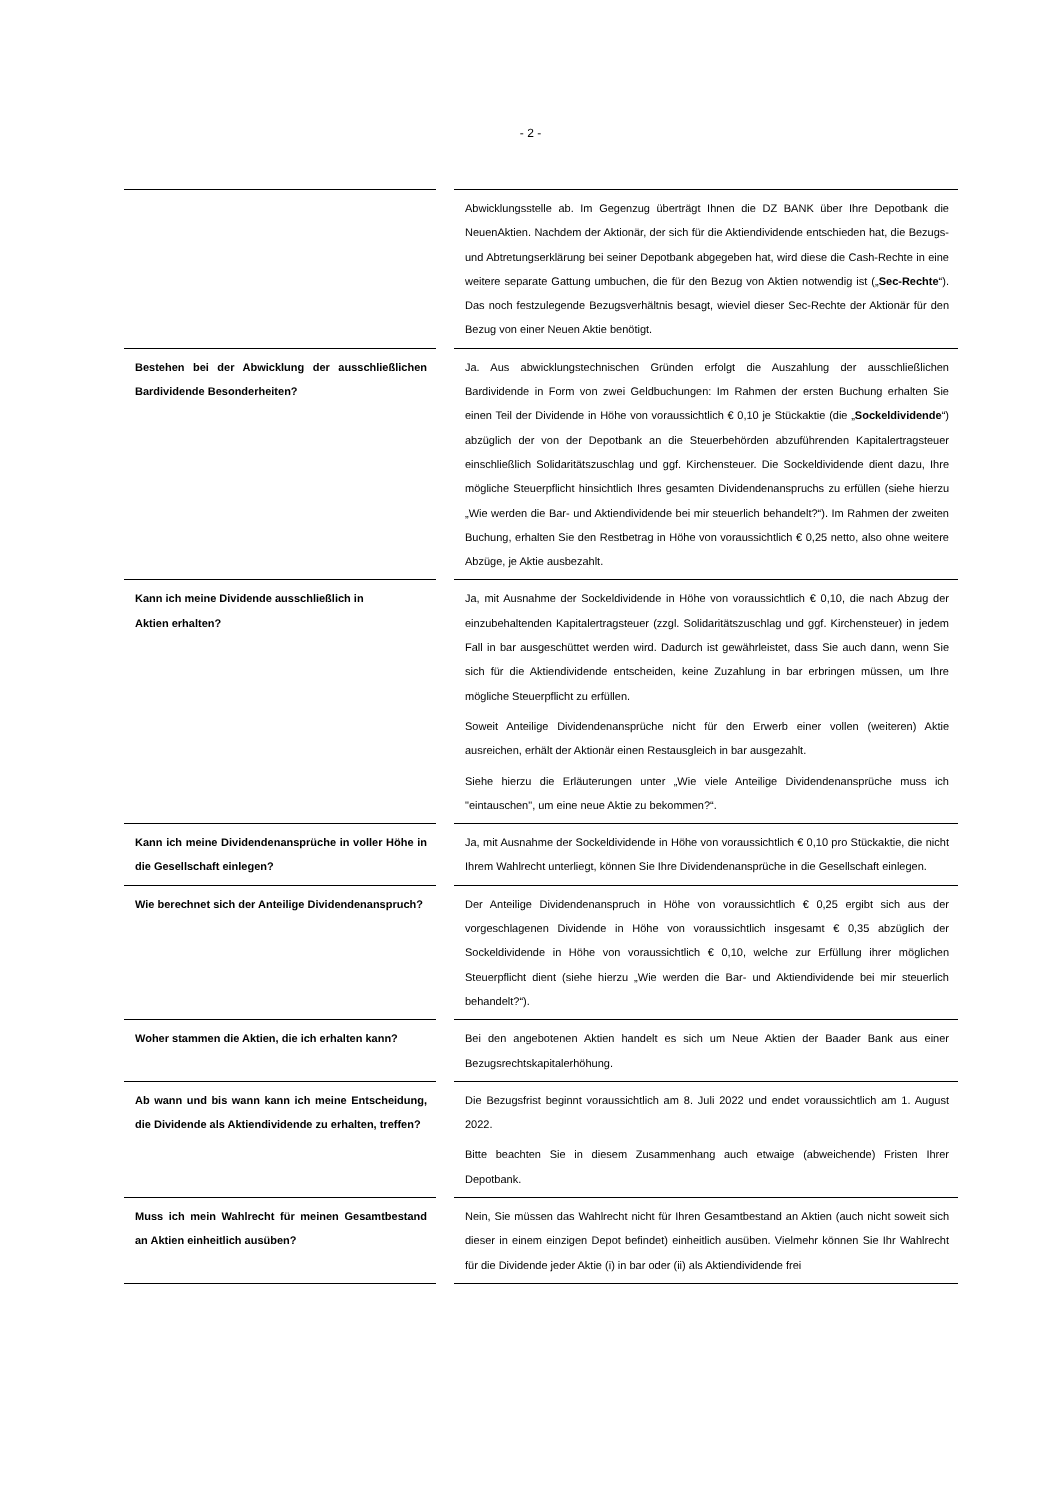- 2 -
| | | Abwicklungsstelle ab. Im Gegenzug überträgt Ihnen die DZ BANK über Ihre Depotbank die NeuenAktien. Nachdem der Aktionär, der sich für die Aktiendividende entschieden hat, die Bezugs- und Abtretungserklärung bei seiner Depotbank abgegeben hat, wird diese die Cash-Rechte in eine weitere separate Gattung umbuchen, die für den Bezug von Aktien notwendig ist („ Sec-Rechte “). Das noch festzulegende Bezugsverhältnis besagt, wieviel dieser Sec-Rechte der Aktionär für den Bezug von einer Neuen Aktie benötigt. |
| Bestehen bei der Abwicklung der ausschließlichen Bardividende Besonderheiten? | | Ja. Aus abwicklungstechnischen Gründen erfolgt die Auszahlung der ausschließlichen Bardividende in Form von zwei Geldbuchungen: Im Rahmen der ersten Buchung erhalten Sie einen Teil der Dividende in Höhe von voraussichtlich € 0,10 je Stückaktie (die „ Sockeldividende “) abzüglich der von der Depotbank an die Steuerbehörden abzuführenden Kapitalertragsteuer einschließlich Solidaritätszuschlag und ggf. Kirchensteuer. Die Sockeldividende dient dazu, Ihre mögliche Steuerpflicht hinsichtlich Ihres gesamten Dividendenanspruchs zu erfüllen (siehe hierzu „Wie werden die Bar- und Aktiendividende bei mir steuerlich behandelt?“). Im Rahmen der zweiten Buchung, erhalten Sie den Restbetrag in Höhe von voraussichtlich € 0,25 netto, also ohne weitere Abzüge, je Aktie ausbezahlt. |
| Kann ich meine Dividende ausschließlich in Aktien erhalten? | | Ja, mit Ausnahme der Sockeldividende in Höhe von voraussichtlich € 0,10, die nach Abzug der einzubehaltenden Kapitalertragsteuer (zzgl. Solidaritätszuschlag und ggf. Kirchensteuer) in jedem Fall in bar ausgeschüttet werden wird. Dadurch ist gewährleistet, dass Sie auch dann, wenn Sie sich für die Aktiendividende entscheiden, keine Zuzahlung in bar erbringen müssen, um Ihre mögliche Steuerpflicht zu erfüllen. Soweit Anteilige Dividendenansprüche nicht für den Erwerb einer vollen (weiteren) Aktie ausreichen, erhält der Aktionär einen Restausgleich in bar ausgezahlt. Siehe hierzu die Erläuterungen unter „Wie viele Anteilige Dividendenansprüche muss ich "eintauschen", um eine neue Aktie zu bekommen?“. |
| Kann ich meine Dividendenansprüche in voller Höhe in die Gesellschaft einlegen? | | Ja, mit Ausnahme der Sockeldividende in Höhe von voraussichtlich € 0,10 pro Stückaktie, die nicht Ihrem Wahlrecht unterliegt, können Sie Ihre Dividendenansprüche in die Gesellschaft einlegen. |
| Wie berechnet sich der Anteilige Dividendenanspruch? | | Der Anteilige Dividendenanspruch in Höhe von voraussichtlich € 0,25 ergibt sich aus der vorgeschlagenen Dividende in Höhe von voraussichtlich insgesamt € 0,35 abzüglich der Sockeldividende in Höhe von voraussichtlich € 0,10, welche zur Erfüllung ihrer möglichen Steuerpflicht dient (siehe hierzu „Wie werden die Bar- und Aktiendividende bei mir steuerlich behandelt?“). |
| Woher stammen die Aktien, die ich erhalten kann? | | Bei den angebotenen Aktien handelt es sich um Neue Aktien der Baader Bank aus einer Bezugsrechtskapitalerhöhung. |
| Ab wann und bis wann kann ich meine Entscheidung, die Dividende als Aktiendividende zu erhalten, treffen? | | Die Bezugsfrist beginnt voraussichtlich am 8. Juli 2022 und endet voraussichtlich am 1. August 2022. Bitte beachten Sie in diesem Zusammenhang auch etwaige (abweichende) Fristen Ihrer Depotbank. |
| Muss ich mein Wahlrecht für meinen Gesamtbestand an Aktien einheitlich ausüben? | | Nein, Sie müssen das Wahlrecht nicht für Ihren Gesamtbestand an Aktien (auch nicht soweit sich dieser in einem einzigen Depot befindet) einheitlich ausüben. Vielmehr können Sie Ihr Wahlrecht für die Dividende jeder Aktie (i) in bar oder (ii) als Aktiendividende frei |